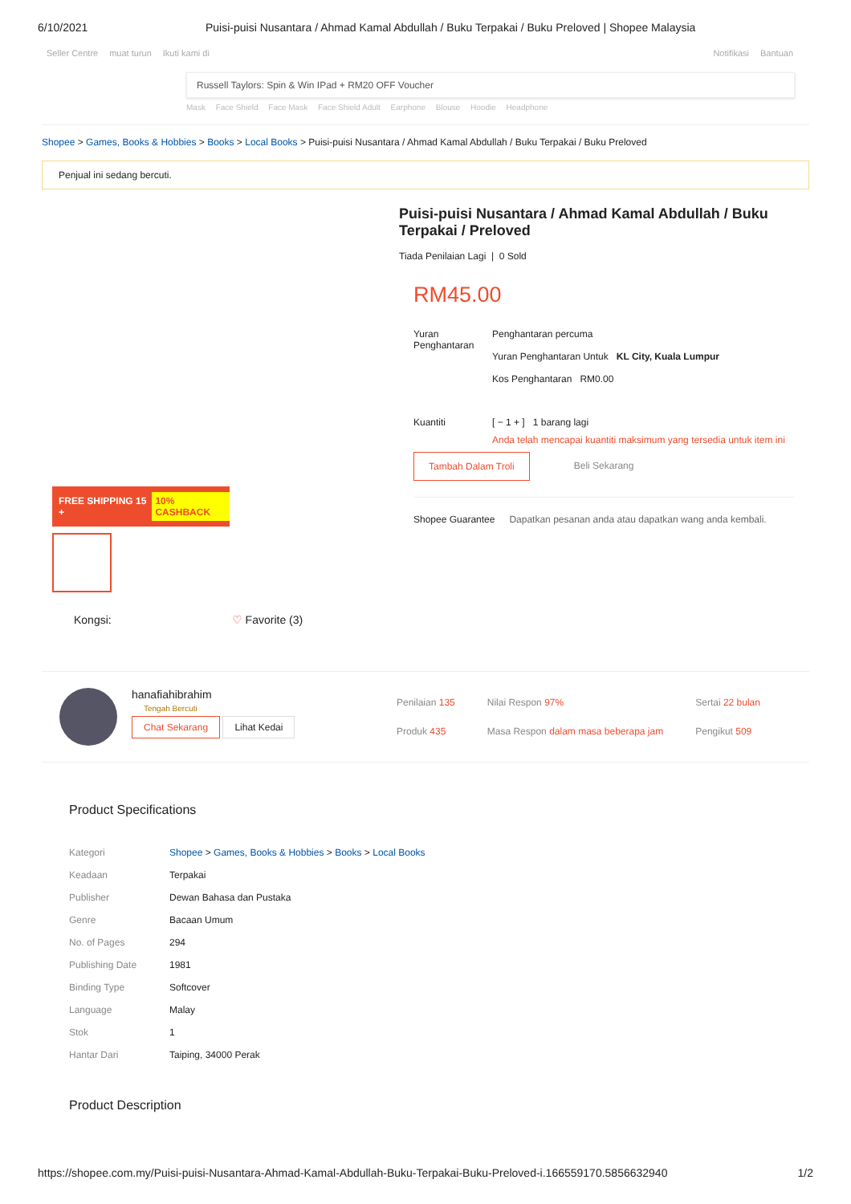6/10/2021 Puisi-puisi Nusantara / Ahmad Kamal Abdullah / Buku Terpakai / Buku Preloved | Shopee Malaysia
Seller Centre muat turun Ikuti kami di
Notifikasi Bantuan
Russell Taylors: Spin & Win IPad + RM20 OFF Voucher
Mask Face Shield Face Mask Face Shield Adult Earphone Blouse Hoodie Headphone
Shopee > Games, Books & Hobbies > Books > Local Books > Puisi-puisi Nusantara / Ahmad Kamal Abdullah / Buku Terpakai / Buku Preloved
Penjual ini sedang bercuti.
FREE SHIPPING 15 + 10% CASHBACK
Kongsi: ♡ Favorite (3)
Puisi-puisi Nusantara / Ahmad Kamal Abdullah / Buku Terpakai / Preloved
Tiada Penilaian Lagi | 0 Sold
RM45.00
Yuran Penghantaran
Penghantaran percuma
Yuran Penghantaran Untuk KL City, Kuala Lumpur
Kos Penghantaran RM0.00
Kuantiti [ − 1 + ] 1 barang lagi
Anda telah mencapai kuantiti maksimum yang tersedia untuk item ini
Tambah Dalam Troli Beli Sekarang
Shopee Guarantee Dapatkan pesanan anda atau dapatkan wang anda kembali.
hanafiahibrahim
Tengah Bercuti
Chat Sekarang Lihat Kedai
| Penilaian 135 | Nilai Respon 97% | Sertai 22 bulan |
| Produk 435 | Masa Respon dalam masa beberapa jam | Pengikut 509 |
Product Specifications
| Kategori | Shopee > Games, Books & Hobbies > Books > Local Books |
| Keadaan | Terpakai |
| Publisher | Dewan Bahasa dan Pustaka |
| Genre | Bacaan Umum |
| No. of Pages | 294 |
| Publishing Date | 1981 |
| Binding Type | Softcover |
| Language | Malay |
| Stok | 1 |
| Hantar Dari | Taiping, 34000 Perak |
Product Description
https://shopee.com.my/Puisi-puisi-Nusantara-Ahmad-Kamal-Abdullah-Buku-Terpakai-Buku-Preloved-i.166559170.5856632940 1/2